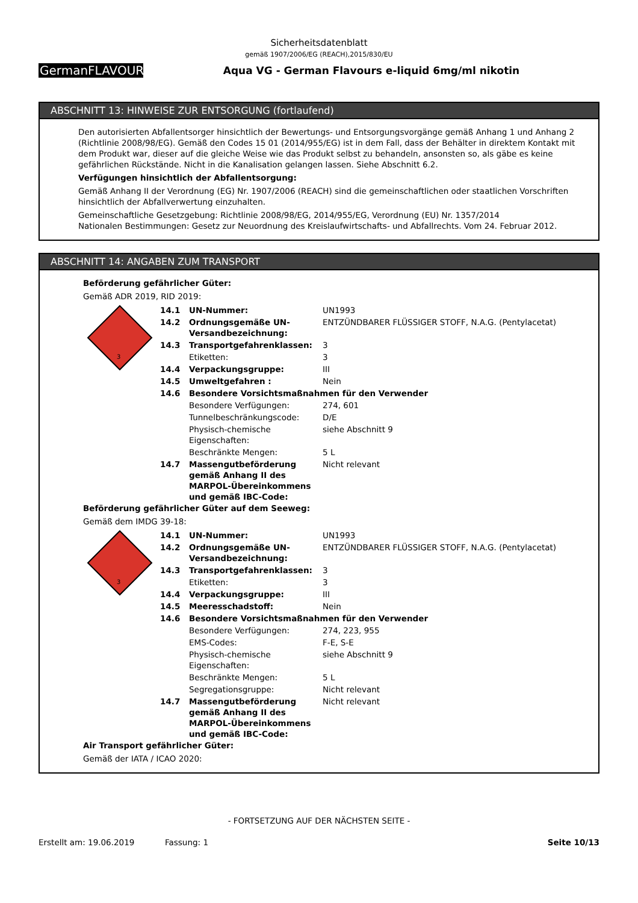Sicherheitsdatenblatt
gemäß 1907/2006/EG (REACH),2015/830/EU
GermanFLAVOURS
Aqua VG - German Flavours e-liquid 6mg/ml nikotin
ABSCHNITT 13: HINWEISE ZUR ENTSORGUNG (fortlaufend)
Den autorisierten Abfallentsorger hinsichtlich der Bewertungs- und Entsorgungsvorgänge gemäß Anhang 1 und Anhang 2 (Richtlinie 2008/98/EG). Gemäß den Codes 15 01 (2014/955/EG) ist in dem Fall, dass der Behälter in direktem Kontakt mit dem Produkt war, dieser auf die gleiche Weise wie das Produkt selbst zu behandeln, ansonsten so, als gäbe es keine gefährlichen Rückstände. Nicht in die Kanalisation gelangen lassen. Siehe Abschnitt 6.2.
Verfügungen hinsichtlich der Abfallentsorgung:
Gemäß Anhang II der Verordnung (EG) Nr. 1907/2006 (REACH) sind die gemeinschaftlichen oder staatlichen Vorschriften hinsichtlich der Abfallverwertung einzuhalten.
Gemeinschaftliche Gesetzgebung: Richtlinie 2008/98/EG, 2014/955/EG, Verordnung (EU) Nr. 1357/2014
Nationalen Bestimmungen: Gesetz zur Neuordnung des Kreislaufwirtschafts- und Abfallrechts. Vom 24. Februar 2012.
ABSCHNITT 14: ANGABEN ZUM TRANSPORT
Beförderung gefährlicher Güter:
Gemäß ADR 2019, RID 2019:
| 3 | 14.1 | UN-Nummer: | UN1993 |
| | 14.2 | Ordnungsgemäße UN-Versandbezeichnung: | ENTZÜNDBARER FLÜSSIGER STOFF, N.A.G. (Pentylacetat) |
| | 14.3 | Transportgefahrenklassen: | 3 |
| | | Etiketten: | 3 |
| | 14.4 | Verpackungsgruppe: | III |
| | 14.5 | Umweltgefahren : | Nein |
| | 14.6 | Besondere Vorsichtsmaßnahmen für den Verwender | |
| | | Besondere Verfügungen: | 274, 601 |
| | | Tunnelbeschränkungscode: | D/E |
| | | Physisch-chemische Eigenschaften: | siehe Abschnitt 9 |
| | | Beschränkte Mengen: | 5 L |
| | 14.7 | Massengutbeförderung gemäß Anhang II des MARPOL-Übereinkommens und gemäß IBC-Code: | Nicht relevant |
Beförderung gefährlicher Güter auf dem Seeweg:
Gemäß dem IMDG 39-18:
| 3 | 14.1 | UN-Nummer: | UN1993 |
| | 14.2 | Ordnungsgemäße UN-Versandbezeichnung: | ENTZÜNDBARER FLÜSSIGER STOFF, N.A.G. (Pentylacetat) |
| | 14.3 | Transportgefahrenklassen: | 3 |
| | | Etiketten: | 3 |
| | 14.4 | Verpackungsgruppe: | III |
| | 14.5 | Meeresschadstoff: | Nein |
| | 14.6 | Besondere Vorsichtsmaßnahmen für den Verwender | |
| | | Besondere Verfügungen: | 274, 223, 955 |
| | | EMS-Codes: | F-E, S-E |
| | | Physisch-chemische Eigenschaften: | siehe Abschnitt 9 |
| | | Beschränkte Mengen: | 5 L |
| | | Segregationsgruppe: | Nicht relevant |
| | 14.7 | Massengutbeförderung gemäß Anhang II des MARPOL-Übereinkommens und gemäß IBC-Code: | Nicht relevant |
Air Transport gefährlicher Güter:
Gemäß der IATA / ICAO 2020:
- FORTSETZUNG AUF DER NÄCHSTEN SEITE -
Erstellt am: 19.06.2019 Fassung: 1 Seite 10/13